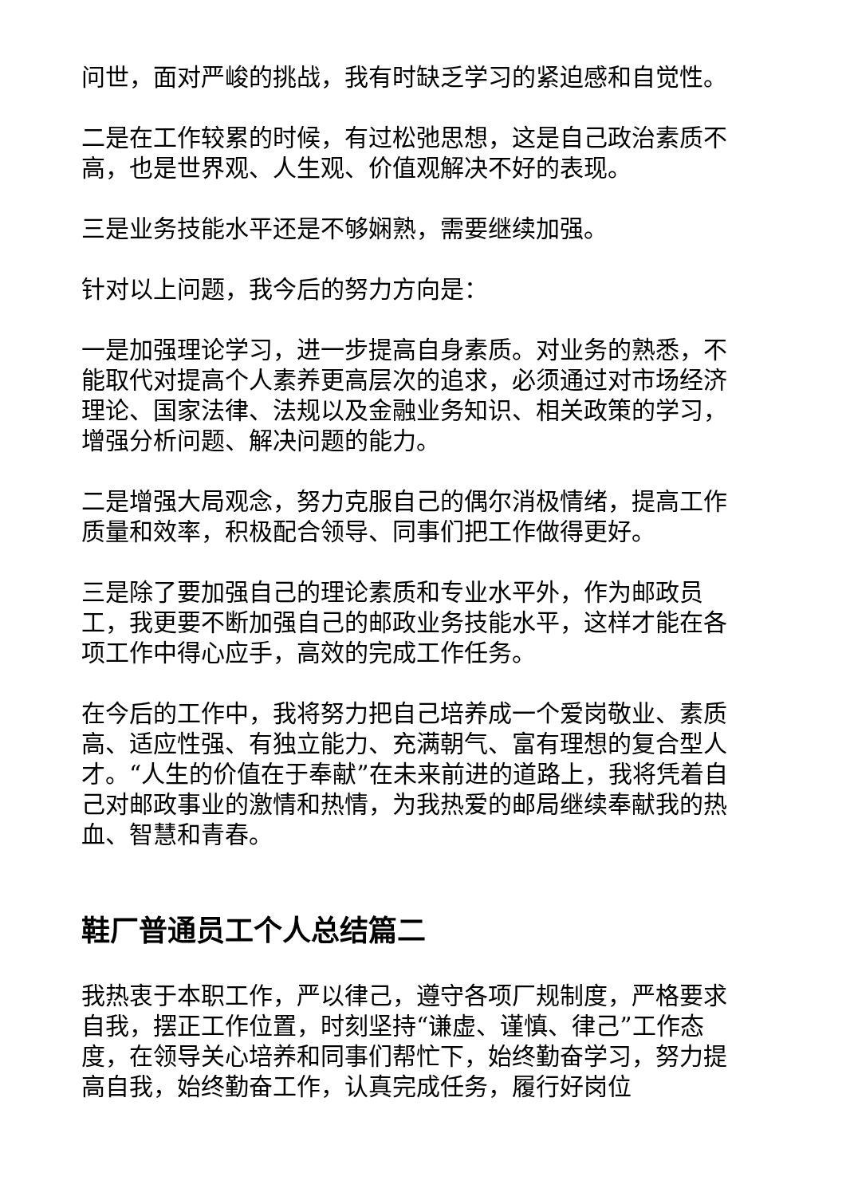问世，面对严峻的挑战，我有时缺乏学习的紧迫感和自觉性。
二是在工作较累的时候，有过松弛思想，这是自己政治素质不高，也是世界观、人生观、价值观解决不好的表现。
三是业务技能水平还是不够娴熟，需要继续加强。
针对以上问题，我今后的努力方向是：
一是加强理论学习，进一步提高自身素质。对业务的熟悉，不能取代对提高个人素养更高层次的追求，必须通过对市场经济理论、国家法律、法规以及金融业务知识、相关政策的学习，增强分析问题、解决问题的能力。
二是增强大局观念，努力克服自己的偶尔消极情绪，提高工作质量和效率，积极配合领导、同事们把工作做得更好。
三是除了要加强自己的理论素质和专业水平外，作为邮政员工，我更要不断加强自己的邮政业务技能水平，这样才能在各项工作中得心应手，高效的完成工作任务。
在今后的工作中，我将努力把自己培养成一个爱岗敬业、素质高、适应性强、有独立能力、充满朝气、富有理想的复合型人才。“人生的价值在于奉献”在未来前进的道路上，我将凭着自己对邮政事业的激情和热情，为我热爱的邮局继续奉献我的热血、智慧和青春。
鞋厂普通员工个人总结篇二
我热衷于本职工作，严以律己，遵守各项厂规制度，严格要求自我，摆正工作位置，时刻坚持“谦虚、谨慎、律己”工作态度，在领导关心培养和同事们帮忙下，始终勤奋学习，努力提高自我，始终勤奋工作，认真完成任务，履行好岗位